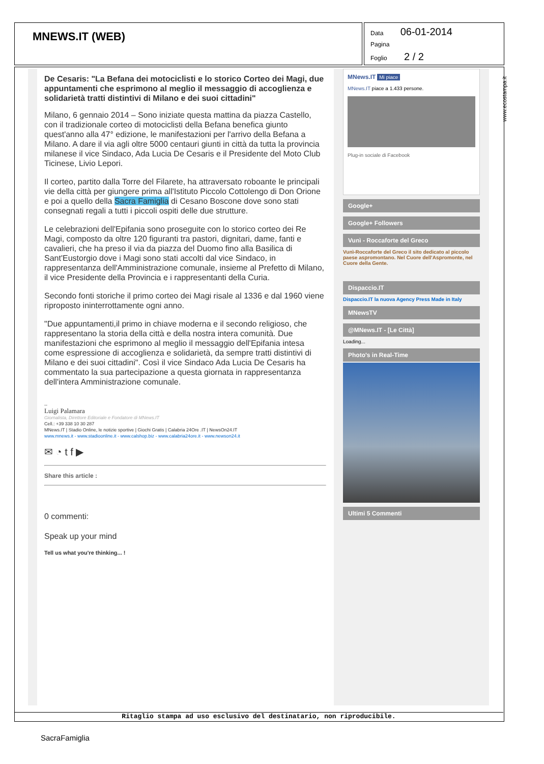MNEWS.IT (WEB)
Data 06-01-2014
Pagina
Foglio 2 / 2
De Cesaris: "La Befana dei motociclisti e lo storico Corteo dei Magi, due appuntamenti che esprimono al meglio il messaggio di accoglienza e solidarietà tratti distintivi di Milano e dei suoi cittadini"
Milano, 6 gennaio 2014 – Sono iniziate questa mattina da piazza Castello, con il tradizionale corteo di motociclisti della Befana benefica giunto quest'anno alla 47° edizione, le manifestazioni per l'arrivo della Befana a Milano. A dare il via agli oltre 5000 centauri giunti in città da tutta la provincia milanese il vice Sindaco, Ada Lucia De Cesaris e il Presidente del Moto Club Ticinese, Livio Lepori.
Il corteo, partito dalla Torre del Filarete, ha attraversato roboante le principali vie della città per giungere prima all'Istituto Piccolo Cottolengo di Don Orione e poi a quello della Sacra Famiglia di Cesano Boscone dove sono stati consegnati regali a tutti i piccoli ospiti delle due strutture.
Le celebrazioni dell'Epifania sono proseguite con lo storico corteo dei Re Magi, composto da oltre 120 figuranti tra pastori, dignitari, dame, fanti e cavalieri, che ha preso il via da piazza del Duomo fino alla Basilica di Sant'Eustorgio dove i Magi sono stati accolti dal vice Sindaco, in rappresentanza dell'Amministrazione comunale, insieme al Prefetto di Milano, il vice Presidente della Provincia e i rappresentanti della Curia.
Secondo fonti storiche il primo corteo dei Magi risale al 1336 e dal 1960 viene riproposto ininterrottamente ogni anno.
"Due appuntamenti,il primo in chiave moderna e il secondo religioso, che rappresentano la storia della città e della nostra intera comunità. Due manifestazioni che esprimono al meglio il messaggio dell'Epifania intesa come espressione di accoglienza e solidarietà, da sempre tratti distintivi di Milano e dei suoi cittadini". Così il vice Sindaco Ada Lucia De Cesaris ha commentato la sua partecipazione a questa giornata in rappresentanza dell'intera Amministrazione comunale.
--
Luigi Palamara
Giornalista, Direttore Editoriale e Fondatore di MNews.IT
Cell.: +39 338 10 30 287
MNews.IT | Stadio Online, le notizie sportive | Giochi Gratis | Calabria 24Ore .IT | NewsOn24.IT
www.mnews.it - www.stadioonline.it - www.calshop.biz - www.calabria24ore.it - www.newson24.it
✉ ◔ t f ▶
Share this article :
0 commenti:
Speak up your mind
Tell us what you're thinking... !
MNews.IT Mi piace
MNews.IT piace a 1.433 persone.
Plug-in sociale di Facebook
Google+
Google+ Followers
Vunì - Roccaforte del Greco
Vunì-Roccaforte del Greco il sito dedicato al piccolo paese aspromontano. Nel Cuore dell'Aspromonte, nel Cuore della Gente.
Dispaccio.IT
Dispaccio.IT la nuova Agency Press Made in Italy
MNewsTV
@MNews.IT - [Le Città]
Loading...
Photo's in Real-Time
Ultimi 5 Commenti
www.ecostampa.it
Ritaglio stampa ad uso esclusivo del destinatario, non riproducibile.
SacraFamiglia